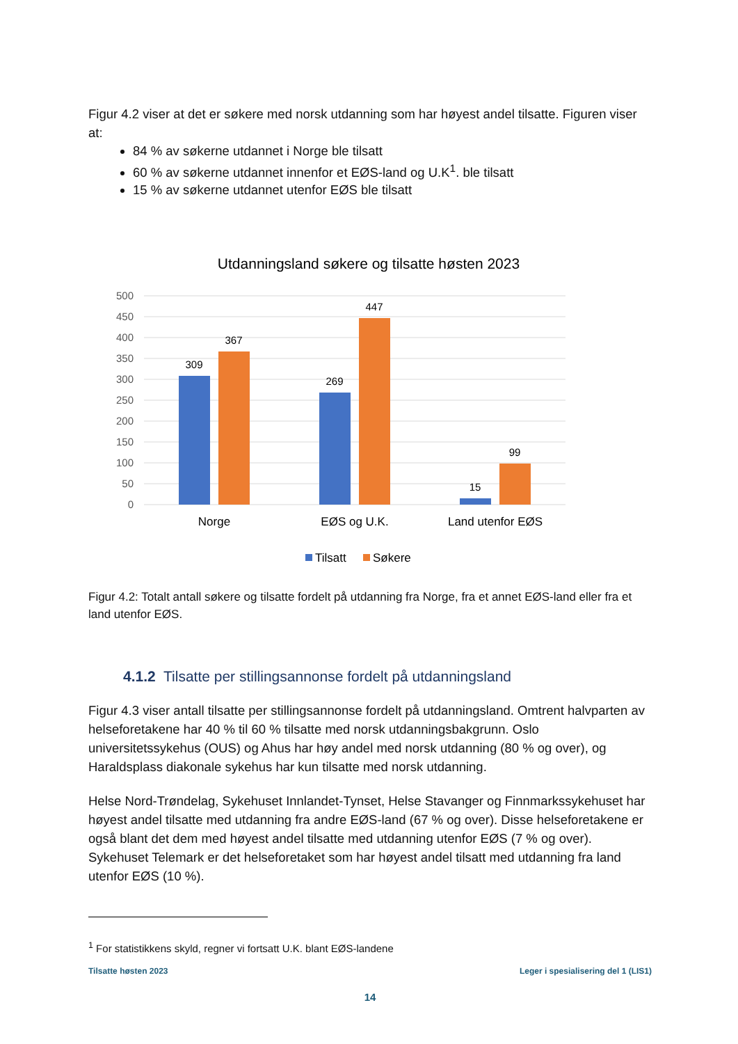Figur 4.2 viser at det er søkere med norsk utdanning som har høyest andel tilsatte. Figuren viser at:
84 % av søkerne utdannet i Norge ble tilsatt
60 % av søkerne utdannet innenfor et EØS-land og U.K<sup>1</sup>. ble tilsatt
15 % av søkerne utdannet utenfor EØS ble tilsatt
Utdanningsland søkere og tilsatte høsten 2023
500
450
400
350
300
250
200
150
100
50
0
309
367
269
447
15
99
Norge
EØS og U.K.
Land utenfor EØS
Tilsatt
Søkere
Figur 4.2: Totalt antall søkere og tilsatte fordelt på utdanning fra Norge, fra et annet EØS-land eller fra et land utenfor EØS.
4.1.2 Tilsatte per stillingsannonse fordelt på utdanningsland
Figur 4.3 viser antall tilsatte per stillingsannonse fordelt på utdanningsland. Omtrent halvparten av helseforetakene har 40 % til 60 % tilsatte med norsk utdanningsbakgrunn. Oslo universitetssykehus (OUS) og Ahus har høy andel med norsk utdanning (80 % og over), og Haraldsplass diakonale sykehus har kun tilsatte med norsk utdanning.
Helse Nord-Trøndelag, Sykehuset Innlandet-Tynset, Helse Stavanger og Finnmarkssykehuset har høyest andel tilsatte med utdanning fra andre EØS-land (67 % og over). Disse helseforetakene er også blant det dem med høyest andel tilsatte med utdanning utenfor EØS (7 % og over). Sykehuset Telemark er det helseforetaket som har høyest andel tilsatt med utdanning fra land utenfor EØS (10 %).
<sup>1</sup> For statistikkens skyld, regner vi fortsatt U.K. blant EØS-landene
Tilsatte høsten 2023 Leger i spesialisering del 1 (LIS1)
14